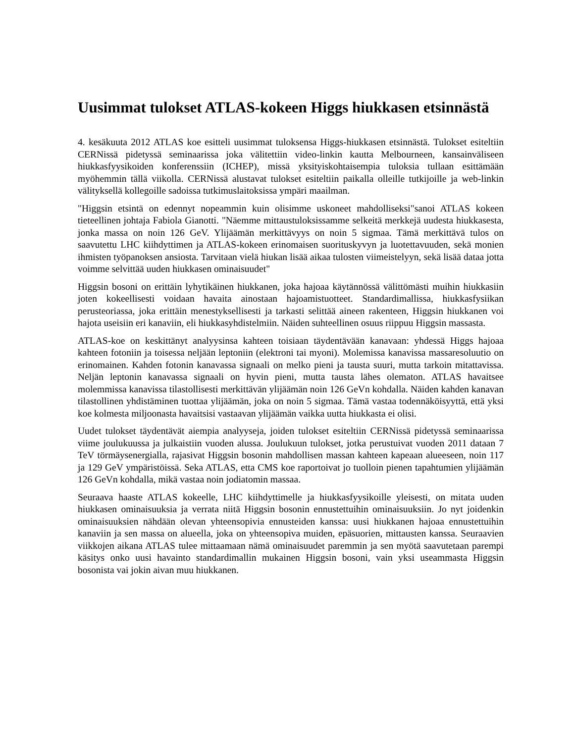Uusimmat tulokset ATLAS-kokeen Higgs hiukkasen etsinnästä
4. kesäkuuta 2012 ATLAS koe esitteli uusimmat tuloksensa Higgs-hiukkasen etsinnästä. Tulokset esiteltiin CERNissä pidetyssä seminaarissa joka välitettiin video-linkin kautta Melbourneen, kansainväliseen hiukkasfyysikoiden konferenssiin (ICHEP), missä yksityiskohtaisempia tuloksia tullaan esittämään myöhemmin tällä viikolla. CERNissä alustavat tulokset esiteltiin paikalla olleille tutkijoille ja web-linkin välityksellä kollegoille sadoissa tutkimuslaitoksissa ympäri maailman.
"Higgsin etsintä on edennyt nopeammin kuin olisimme uskoneet mahdolliseksi"sanoi ATLAS kokeen tieteellinen johtaja Fabiola Gianotti. "Näemme mittaustuloksissamme selkeitä merkkejä uudesta hiukkasesta, jonka massa on noin 126 GeV. Ylijäämän merkittävyys on noin 5 sigmaa. Tämä merkittävä tulos on saavutettu LHC kiihdyttimen ja ATLAS-kokeen erinomaisen suorituskyvyn ja luotettavuuden, sekä monien ihmisten työpanoksen ansiosta. Tarvitaan vielä hiukan lisää aikaa tulosten viimeistelyyn, sekä lisää dataa jotta voimme selvittää uuden hiukkasen ominaisuudet"
Higgsin bosoni on erittäin lyhytikäinen hiukkanen, joka hajoaa käytännössä välittömästi muihin hiukkasiin joten kokeellisesti voidaan havaita ainostaan hajoamistuotteet. Standardimallissa, hiukkasfysiikan perusteoriassa, joka erittäin menestyksellisesti ja tarkasti selittää aineen rakenteen, Higgsin hiukkanen voi hajota useisiin eri kanaviin, eli hiukkasyhdistelmiin. Näiden suhteellinen osuus riippuu Higgsin massasta.
ATLAS-koe on keskittänyt analyysinsa kahteen toisiaan täydentävään kanavaan: yhdessä Higgs hajoaa kahteen fotoniin ja toisessa neljään leptoniin (elektroni tai myoni). Molemissa kanavissa massaresoluutio on erinomainen. Kahden fotonin kanavassa signaali on melko pieni ja tausta suuri, mutta tarkoin mitattavissa. Neljän leptonin kanavassa signaali on hyvin pieni, mutta tausta lähes olematon. ATLAS havaitsee molemmissa kanavissa tilastollisesti merkittävän ylijäämän noin 126 GeVn kohdalla. Näiden kahden kanavan tilastollinen yhdistäminen tuottaa ylijäämän, joka on noin 5 sigmaa. Tämä vastaa todennäköisyyttä, että yksi koe kolmesta miljoonasta havaitsisi vastaavan ylijäämän vaikka uutta hiukkasta ei olisi.
Uudet tulokset täydentävät aiempia analyyseja, joiden tulokset esiteltiin CERNissä pidetyssä seminaarissa viime joulukuussa ja julkaistiin vuoden alussa. Joulukuun tulokset, jotka perustuivat vuoden 2011 dataan 7 TeV törmäysenergialla, rajasivat Higgsin bosonin mahdollisen massan kahteen kapeaan alueeseen, noin 117 ja 129 GeV ympäristöissä. Seka ATLAS, etta CMS koe raportoivat jo tuolloin pienen tapahtumien ylijäämän 126 GeVn kohdalla, mikä vastaa noin jodiatomin massaa.
Seuraava haaste ATLAS kokeelle, LHC kiihdyttimelle ja hiukkasfyysikoille yleisesti, on mitata uuden hiukkasen ominaisuuksia ja verrata niitä Higgsin bosonin ennustettuihin ominaisuuksiin. Jo nyt joidenkin ominaisuuksien nähdään olevan yhteensopivia ennusteiden kanssa: uusi hiukkanen hajoaa ennustettuihin kanaviin ja sen massa on alueella, joka on yhteensopiva muiden, epäsuorien, mittausten kanssa. Seuraavien viikkojen aikana ATLAS tulee mittaamaan nämä ominaisuudet paremmin ja sen myötä saavutetaan parempi käsitys onko uusi havainto standardimallin mukainen Higgsin bosoni, vain yksi useammasta Higgsin bosonista vai jokin aivan muu hiukkanen.